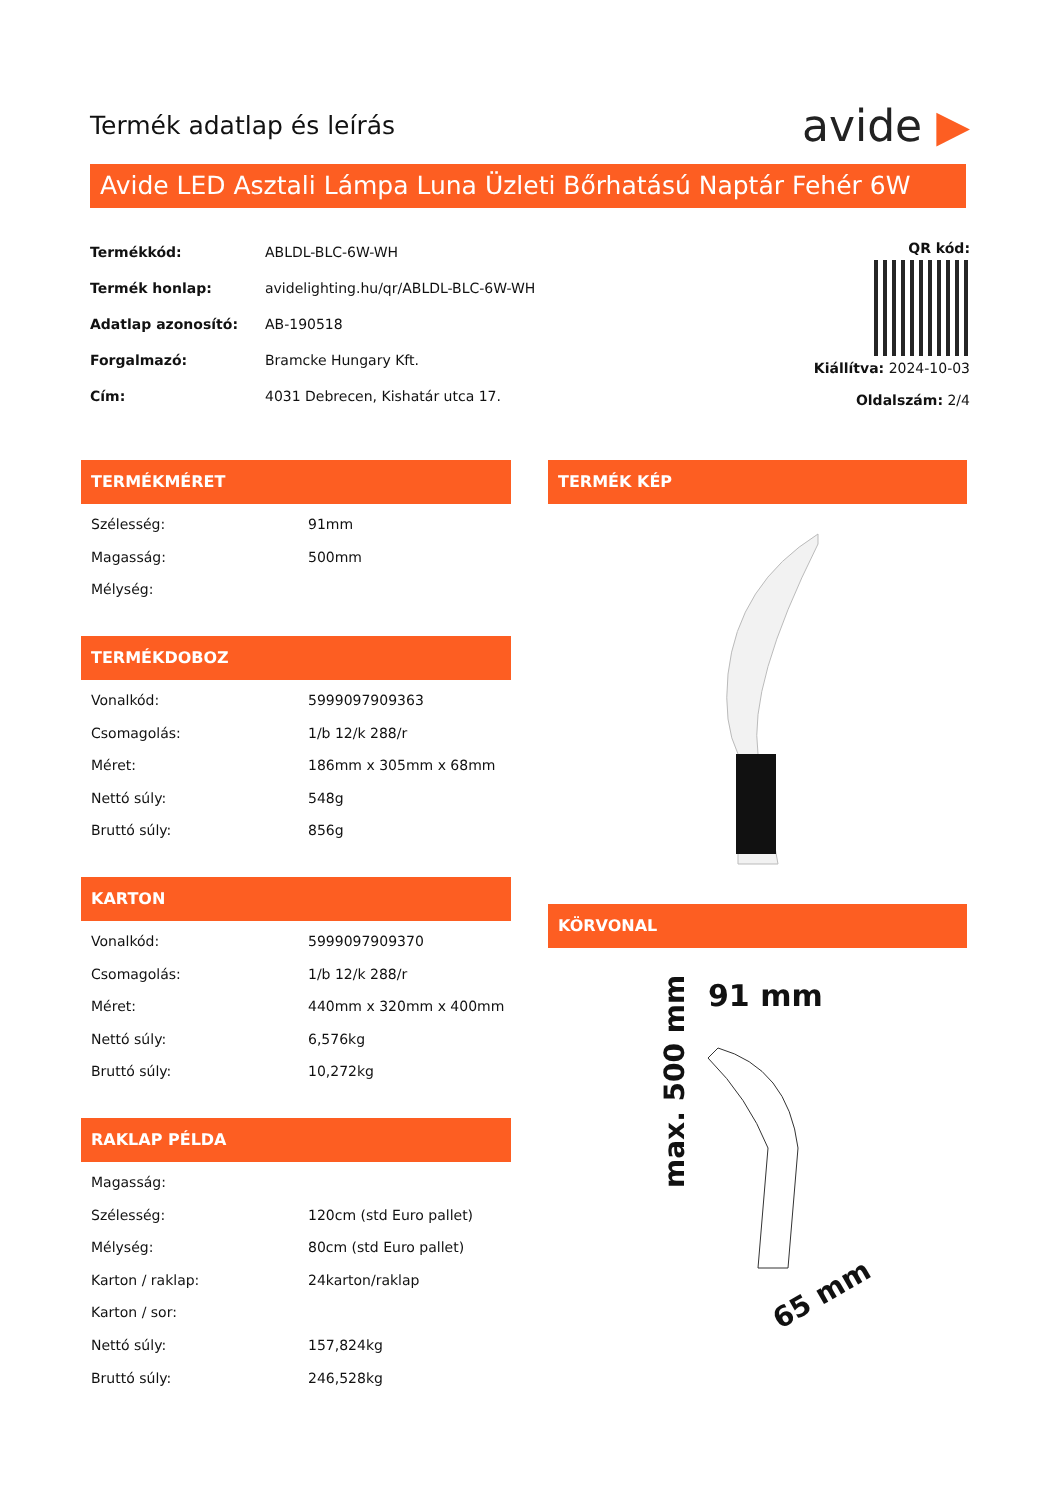Termék adatlap és leírás
avide ▶
Avide LED Asztali Lámpa Luna Üzleti Bőrhatású Naptár Fehér 6W
| Termékkód: | ABLDL-BLC-6W-WH |
| Termék honlap: | avidelighting.hu/qr/ABLDL-BLC-6W-WH |
| Adatlap azonosító: | AB-190518 |
| Forgalmazó: | Bramcke Hungary Kft. |
| Cím: | 4031 Debrecen, Kishatár utca 17. |
QR kód:
Kiállítva: 2024-10-03
Oldalszám: 2/4
TERMÉKMÉRET
| Szélesség: | 91mm |
| Magasság: | 500mm |
| Mélység: | |
TERMÉKDOBOZ
| Vonalkód: | 5999097909363 |
| Csomagolás: | 1/b 12/k 288/r |
| Méret: | 186mm x 305mm x 68mm |
| Nettó súly: | 548g |
| Bruttó súly: | 856g |
KARTON
| Vonalkód: | 5999097909370 |
| Csomagolás: | 1/b 12/k 288/r |
| Méret: | 440mm x 320mm x 400mm |
| Nettó súly: | 6,576kg |
| Bruttó súly: | 10,272kg |
RAKLAP PÉLDA
| Magasság: | |
| Szélesség: | 120cm (std Euro pallet) |
| Mélység: | 80cm (std Euro pallet) |
| Karton / raklap: | 24karton/raklap |
| Karton / sor: | |
| Nettó súly: | 157,824kg |
| Bruttó súly: | 246,528kg |
TERMÉK KÉP
KÖRVONAL
91 mm
max. 500 mm
65 mm